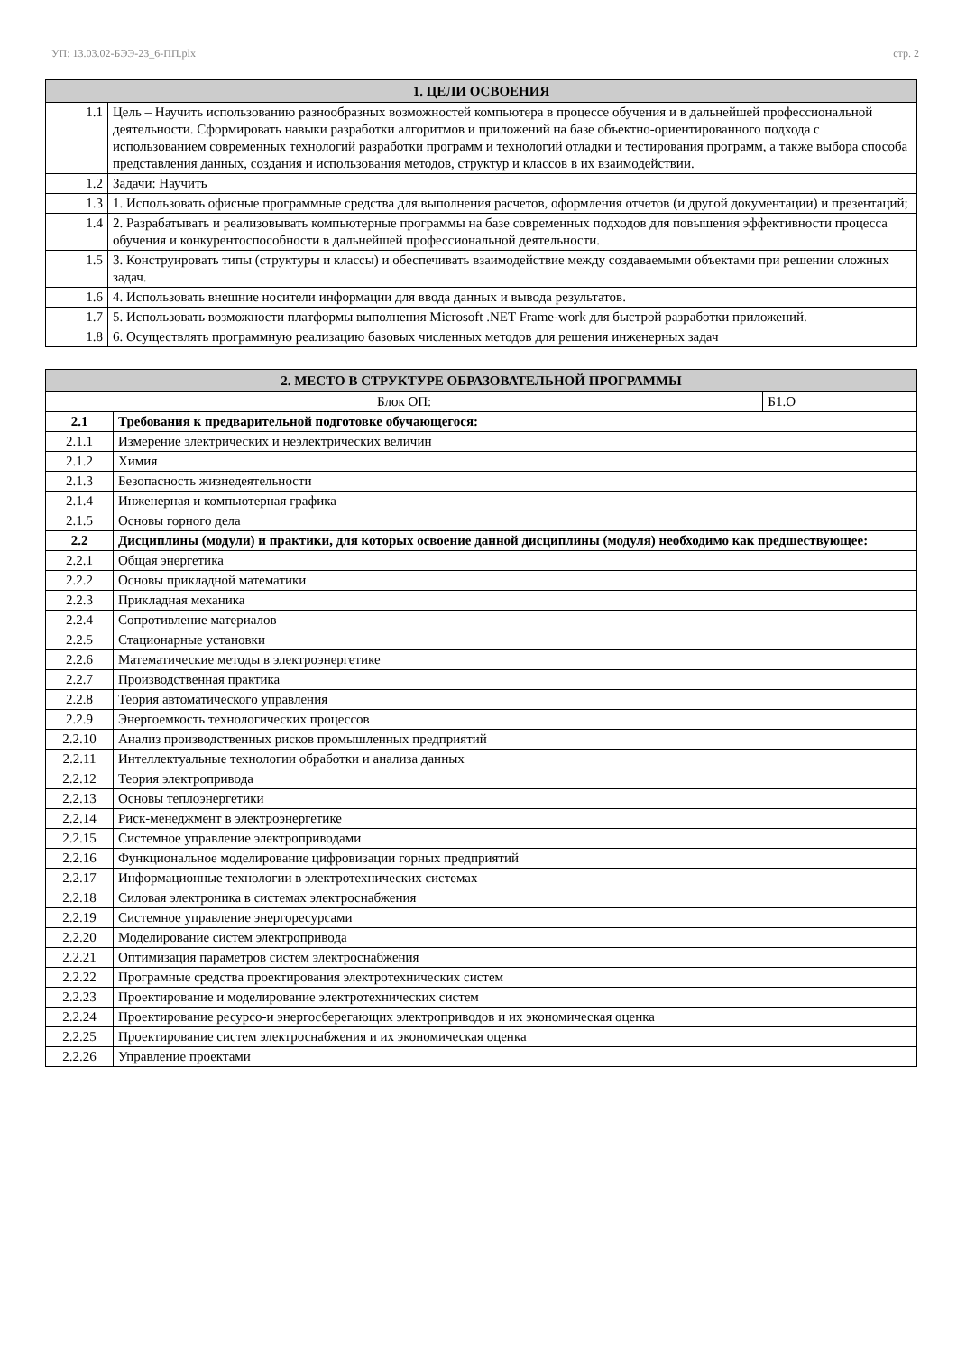УП: 13.03.02-БЭЭ-23_6-ПП.plx стр. 2
| 1. ЦЕЛИ ОСВОЕНИЯ | |
| --- | --- |
| 1.1 | Цель – Научить использованию разнообразных возможностей компьютера в процессе обучения и в дальнейшей профессиональной деятельности. Сформировать навыки разработки алгоритмов и приложений на базе объектно-ориентированного подхода с использованием современных технологий разработки программ и технологий отладки и тестирования программ, а также выбора способа представления данных, создания и использования методов, структур и классов в их взаимодействии. |
| 1.2 | Задачи: Научить |
| 1.3 | 1. Использовать офисные программные средства для выполнения расчетов, оформления отчетов (и другой документации) и презентаций; |
| 1.4 | 2. Разрабатывать и реализовывать компьютерные программы на базе современных подходов для повышения эффективности процесса обучения и конкурентоспособности в дальнейшей профессиональной деятельности. |
| 1.5 | 3. Конструировать типы (структуры и классы) и обеспечивать взаимодействие между создаваемыми объектами при решении сложных задач. |
| 1.6 | 4. Использовать внешние носители информации для ввода данных и вывода результатов. |
| 1.7 | 5. Использовать возможности платформы выполнения Microsoft .NET Frame-work для быстрой разработки приложений. |
| 1.8 | 6. Осуществлять программную реализацию базовых численных методов для решения инженерных задач |
| 2. МЕСТО В СТРУКТУРЕ ОБРАЗОВАТЕЛЬНОЙ ПРОГРАММЫ | | |
| --- | --- | --- |
| Блок ОП: | | Б1.О |
| 2.1 | Требования к предварительной подготовке обучающегося: | |
| 2.1.1 | Измерение электрических и неэлектрических величин | |
| 2.1.2 | Химия | |
| 2.1.3 | Безопасность жизнедеятельности | |
| 2.1.4 | Инженерная и компьютерная графика | |
| 2.1.5 | Основы горного дела | |
| 2.2 | Дисциплины (модули) и практики, для которых освоение данной дисциплины (модуля) необходимо как предшествующее: | |
| 2.2.1 | Общая энергетика | |
| 2.2.2 | Основы прикладной математики | |
| 2.2.3 | Прикладная механика | |
| 2.2.4 | Сопротивление материалов | |
| 2.2.5 | Стационарные установки | |
| 2.2.6 | Математические методы в электроэнергетике | |
| 2.2.7 | Производственная практика | |
| 2.2.8 | Теория автоматического управления | |
| 2.2.9 | Энергоемкость технологических процессов | |
| 2.2.10 | Анализ производственных рисков промышленных предприятий | |
| 2.2.11 | Интеллектуальные технологии обработки и анализа данных | |
| 2.2.12 | Теория электропривода | |
| 2.2.13 | Основы теплоэнергетики | |
| 2.2.14 | Риск-менеджмент в электроэнергетике | |
| 2.2.15 | Системное управление электроприводами | |
| 2.2.16 | Функциональное моделирование цифровизации горных предприятий | |
| 2.2.17 | Информационные технологии в электротехнических системах | |
| 2.2.18 | Силовая электроника в системах электроснабжения | |
| 2.2.19 | Системное управление энергоресурсами | |
| 2.2.20 | Моделирование систем электропривода | |
| 2.2.21 | Оптимизация параметров систем электроснабжения | |
| 2.2.22 | Програмные средства проектирования электротехнических систем | |
| 2.2.23 | Проектирование и моделирование электротехнических систем | |
| 2.2.24 | Проектирование ресурсо-и энергосберегающих электроприводов и их экономическая оценка | |
| 2.2.25 | Проектирование систем электроснабжения и их экономическая оценка | |
| 2.2.26 | Управление проектами | |